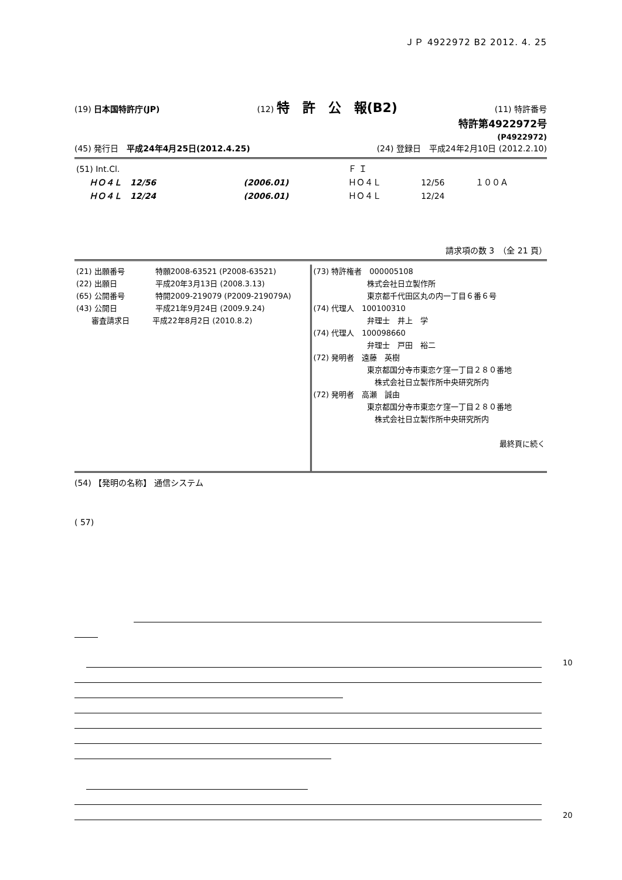ＪＰ 4922972 B2 2012. 4. 25
(19) 日本国特許庁(JP) (12) 特　許　公　報(B2) (11) 特許番号
特許第4922972号
(P4922972)
(45) 発行日　平成24年4月25日(2012.4.25) (24) 登録日　平成24年2月10日 (2012.2.10)
| (51) Int.Cl. | | | Ｆ Ｉ | | |
| ＨＯ４Ｌ 12/56 | (2006.01) | | ＨＯ４Ｌ | 12/56 | １００Ａ |
| ＨＯ４Ｌ 12/24 | (2006.01) | | ＨＯ４Ｌ | 12/24 | |
請求項の数 3　（全 21 頁）
| (21) 出願番号 特願2008-63521 (P2008-63521) (22) 出願日 平成20年3月13日 (2008.3.13) (65) 公開番号 特開2009-219079 (P2009-219079A) (43) 公開日 平成21年9月24日 (2009.9.24) 審査請求日 平成22年8月2日 (2010.8.2) | (73) 特許権者 000005108 株式会社日立製作所 東京都千代田区丸の内一丁目６番６号 (74) 代理人 100100310 弁理士 井上 学 (74) 代理人 100098660 弁理士 戸田 裕二 (72) 発明者 遠藤 英樹 東京都国分寺市東恋ケ窪一丁目２８０番地 株式会社日立製作所中央研究所内 (72) 発明者 高瀬 誠由 東京都国分寺市東恋ケ窪一丁目２８０番地 株式会社日立製作所中央研究所内 最終頁に続く |
(54) 【発明の名称】 通信システム
( 57)
10
20